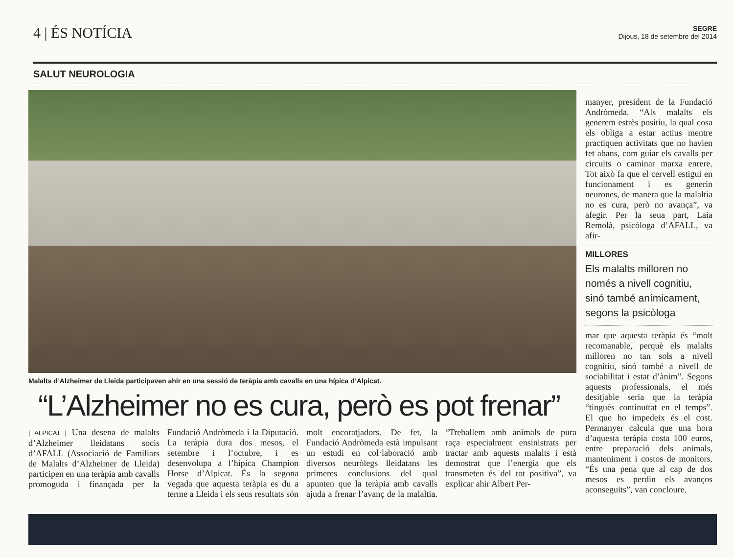4 | ÉS NOTÍCIA
SEGRE
Dijous, 18 de setembre del 2014
SALUT NEUROLOGIA
Malalts d’Alzheimer de Lleida participaven ahir en una sessió de teràpia amb cavalls en una hípica d’Alpicat.
“L’Alzheimer no es cura, però es pot frenar”
| ALPICAT | Una desena de malalts d’Alzheimer lleidatans socis d’AFALL (Associació de Familiars de Malalts d’Alzheimer de Lleida) participen en una teràpia amb cavalls promoguda i finançada per la Fundació Andròmeda i la Diputació. La teràpia dura dos mesos, el setembre i l’octubre, i es desenvolupa a l’hípica Champion Horse d’Alpicat. És la segona vegada que aquesta teràpia es du a terme a Lleida i els seus resultats són molt encoratjadors. De fet, la Fundació Andròmeda està impulsant un estudi en col·laboració amb diversos neuròlegs lleidatans les primeres conclusions del qual apunten que la teràpia amb cavalls ajuda a frenar l’avanç de la malaltia. “Treballem amb animals de pura raça especialment ensinistrats per tractar amb aquests malalts i està demostrat que l’energia que els transmeten és del tot positiva”, va explicar ahir Albert Per-
manyer, president de la Fundació Andròmeda. “Als malalts els generem estrès positiu, la qual cosa els obliga a estar actius mentre practiquen activitats que no havien fet abans, com guiar els cavalls per circuits o caminar marxa enrere. Tot això fa que el cervell estigui en funcionament i es generin neurones, de manera que la malaltia no es cura, però no avança”, va afegir. Per la seua part, Laia Remolà, psicòloga d’AFALL, va afir-
MILLORES
Els malalts milloren no només a nivell cognitiu, sinó també anímicament, segons la psicòloga
mar que aquesta teràpia és “molt recomanable, perquè els malalts milloren no tan sols a nivell cognitiu, sinó també a nivell de sociabilitat i estat d’ànim”. Segons aquests professionals, el més desitjable seria que la teràpia “tingués continuïtat en el temps”. El que ho impedeix és el cost. Permanyer calcula que una hora d’aquesta teràpia costa 100 euros, entre preparació dels animals, manteniment i costos de monitors. “És una pena que al cap de dos mesos es perdin els avanços aconseguits”, van concloure.